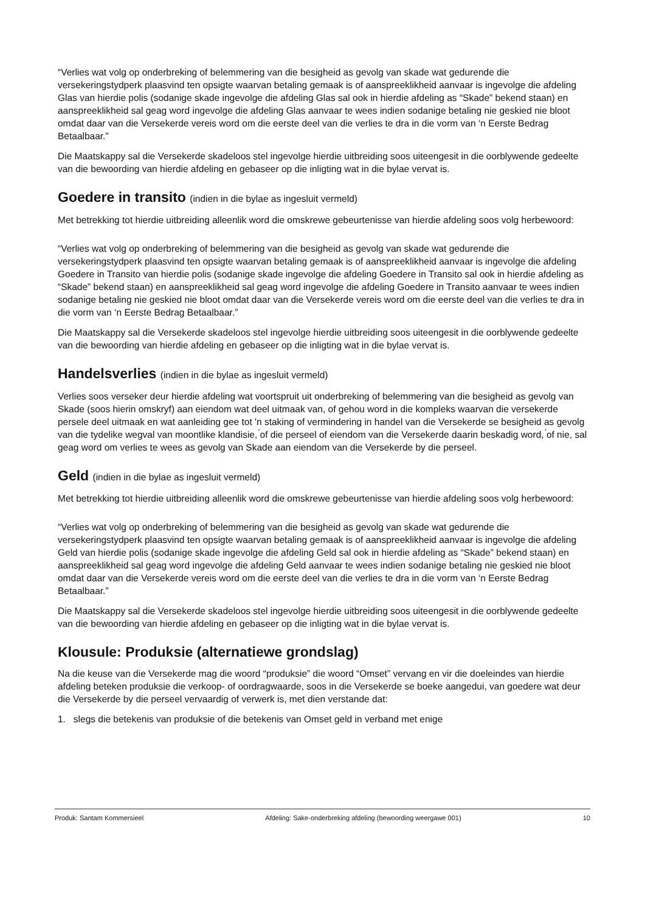“Verlies wat volg op onderbreking of belemmering van die besigheid as gevolg van skade wat gedurende die versekeringstydperk plaasvind ten opsigte waarvan betaling gemaak is of aanspreeklikheid aanvaar is ingevolge die afdeling Glas van hierdie polis (sodanige skade ingevolge die afdeling Glas sal ook in hierdie afdeling as “Skade” bekend staan) en aanspreeklikheid sal geag word ingevolge die afdeling Glas aanvaar te wees indien sodanige betaling nie geskied nie bloot omdat daar van die Versekerde vereis word om die eerste deel van die verlies te dra in die vorm van ‘n Eerste Bedrag Betaalbaar.”
Die Maatskappy sal die Versekerde skadeloos stel ingevolge hierdie uitbreiding soos uiteengesit in die oorblywende gedeelte van die bewoording van hierdie afdeling en gebaseer op die inligting wat in die bylae vervat is.
Goedere in transito (indien in die bylae as ingesluit vermeld)
Met betrekking tot hierdie uitbreiding alleenlik word die omskrewe gebeurtenisse van hierdie afdeling soos volg herbewoord:
“Verlies wat volg op onderbreking of belemmering van die besigheid as gevolg van skade wat gedurende die versekeringstydperk plaasvind ten opsigte waarvan betaling gemaak is of aanspreeklikheid aanvaar is ingevolge die afdeling Goedere in Transito van hierdie polis (sodanige skade ingevolge die afdeling Goedere in Transito sal ook in hierdie afdeling as “Skade” bekend staan) en aanspreeklikheid sal geag word ingevolge die afdeling Goedere in Transito aanvaar te wees indien sodanige betaling nie geskied nie bloot omdat daar van die Versekerde vereis word om die eerste deel van die verlies te dra in die vorm van ‘n Eerste Bedrag Betaalbaar.”
Die Maatskappy sal die Versekerde skadeloos stel ingevolge hierdie uitbreiding soos uiteengesit in die oorblywende gedeelte van die bewoording van hierdie afdeling en gebaseer op die inligting wat in die bylae vervat is.
Handelsverlies (indien in die bylae as ingesluit vermeld)
Verlies soos verseker deur hierdie afdeling wat voortspruit uit onderbreking of belemmering van die besigheid as gevolg van Skade (soos hierin omskryf) aan eiendom wat deel uitmaak van, of gehou word in die kompleks waarvan die versekerde persele deel uitmaak en wat aanleiding gee tot 'n staking of vermindering in handel van die Versekerde se besigheid as gevolg van die tydelike wegval van moontlike klandisie, ́of die perseel of eiendom van die Versekerde daarin beskadig word, ́of nie, sal geag word om verlies te wees as gevolg van Skade aan eiendom van die Versekerde by die perseel.
Geld (indien in die bylae as ingesluit vermeld)
Met betrekking tot hierdie uitbreiding alleenlik word die omskrewe gebeurtenisse van hierdie afdeling soos volg herbewoord:
“Verlies wat volg op onderbreking of belemmering van die besigheid as gevolg van skade wat gedurende die versekeringstydperk plaasvind ten opsigte waarvan betaling gemaak is of aanspreeklikheid aanvaar is ingevolge die afdeling Geld van hierdie polis (sodanige skade ingevolge die afdeling Geld sal ook in hierdie afdeling as “Skade” bekend staan) en aanspreeklikheid sal geag word ingevolge die afdeling Geld aanvaar te wees indien sodanige betaling nie geskied nie bloot omdat daar van die Versekerde vereis word om die eerste deel van die verlies te dra in die vorm van ‘n Eerste Bedrag Betaalbaar.”
Die Maatskappy sal die Versekerde skadeloos stel ingevolge hierdie uitbreiding soos uiteengesit in die oorblywende gedeelte van die bewoording van hierdie afdeling en gebaseer op die inligting wat in die bylae vervat is.
Klousule: Produksie (alternatiewe grondslag)
Na die keuse van die Versekerde mag die woord “produksie” die woord “Omset” vervang en vir die doeleindes van hierdie afdeling beteken produksie die verkoop- of oordragwaarde, soos in die Versekerde se boeke aangedui, van goedere wat deur die Versekerde by die perseel vervaardig of verwerk is, met dien verstande dat:
1. slegs die betekenis van produksie of die betekenis van Omset geld in verband met enige
Produk: Santam Kommersieel Afdeling: Sake-onderbreking afdeling (bewoording weergawe 001) 10